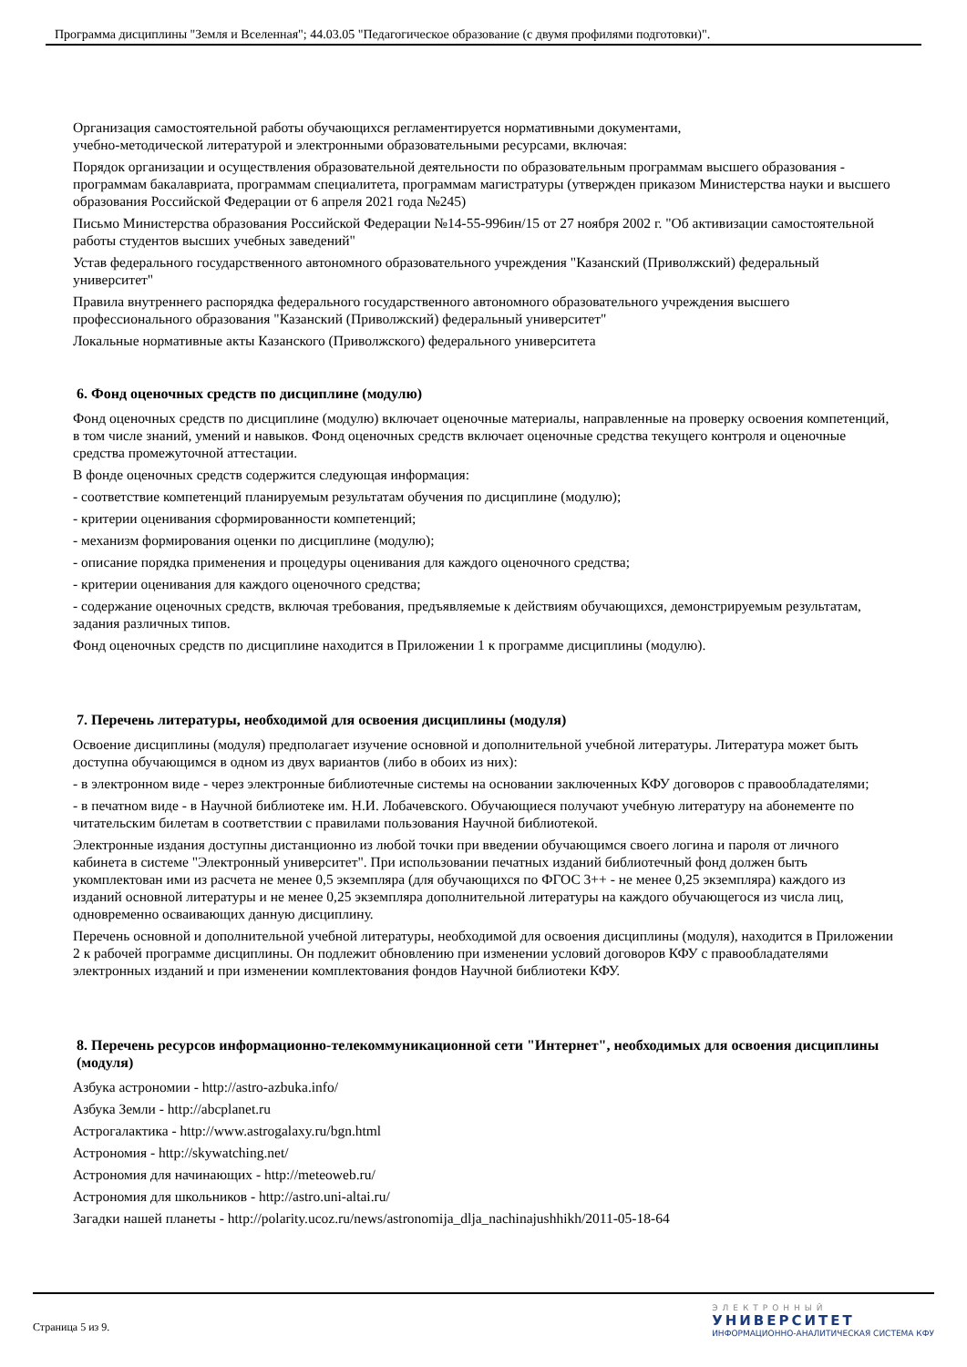Программа дисциплины "Земля и Вселенная"; 44.03.05 "Педагогическое образование (с двумя профилями подготовки)".
Организация самостоятельной работы обучающихся регламентируется нормативными документами,
учебно-методической литературой и электронными образовательными ресурсами, включая:
Порядок организации и осуществления образовательной деятельности по образовательным программам высшего образования - программам бакалавриата, программам специалитета, программам магистратуры (утвержден приказом Министерства науки и высшего образования Российской Федерации от 6 апреля 2021 года №245)
Письмо Министерства образования Российской Федерации №14-55-996ин/15 от 27 ноября 2002 г. "Об активизации самостоятельной работы студентов высших учебных заведений"
Устав федерального государственного автономного образовательного учреждения "Казанский (Приволжский) федеральный университет"
Правила внутреннего распорядка федерального государственного автономного образовательного учреждения высшего профессионального образования "Казанский (Приволжский) федеральный университет"
Локальные нормативные акты Казанского (Приволжского) федерального университета
6. Фонд оценочных средств по дисциплине (модулю)
Фонд оценочных средств по дисциплине (модулю) включает оценочные материалы, направленные на проверку освоения компетенций, в том числе знаний, умений и навыков. Фонд оценочных средств включает оценочные средства текущего контроля и оценочные средства промежуточной аттестации.
В фонде оценочных средств содержится следующая информация:
- соответствие компетенций планируемым результатам обучения по дисциплине (модулю);
- критерии оценивания сформированности компетенций;
- механизм формирования оценки по дисциплине (модулю);
- описание порядка применения и процедуры оценивания для каждого оценочного средства;
- критерии оценивания для каждого оценочного средства;
- содержание оценочных средств, включая требования, предъявляемые к действиям обучающихся, демонстрируемым результатам, задания различных типов.
Фонд оценочных средств по дисциплине находится в Приложении 1 к программе дисциплины (модулю).
7. Перечень литературы, необходимой для освоения дисциплины (модуля)
Освоение дисциплины (модуля) предполагает изучение основной и дополнительной учебной литературы. Литература может быть доступна обучающимся в одном из двух вариантов (либо в обоих из них):
- в электронном виде - через электронные библиотечные системы на основании заключенных КФУ договоров с правообладателями;
- в печатном виде - в Научной библиотеке им. Н.И. Лобачевского. Обучающиеся получают учебную литературу на абонементе по читательским билетам в соответствии с правилами пользования Научной библиотекой.
Электронные издания доступны дистанционно из любой точки при введении обучающимся своего логина и пароля от личного кабинета в системе "Электронный университет". При использовании печатных изданий библиотечный фонд должен быть укомплектован ими из расчета не менее 0,5 экземпляра (для обучающихся по ФГОС 3++ - не менее 0,25 экземпляра) каждого из изданий основной литературы и не менее 0,25 экземпляра дополнительной литературы на каждого обучающегося из числа лиц, одновременно осваивающих данную дисциплину.
Перечень основной и дополнительной учебной литературы, необходимой для освоения дисциплины (модуля), находится в Приложении 2 к рабочей программе дисциплины. Он подлежит обновлению при изменении условий договоров КФУ с правообладателями электронных изданий и при изменении комплектования фондов Научной библиотеки КФУ.
8. Перечень ресурсов информационно-телекоммуникационной сети "Интернет", необходимых для освоения дисциплины (модуля)
Азбука астрономии - http://astro-azbuka.info/
Азбука Земли - http://abcplanet.ru
Астрогалактика - http://www.astrogalaxy.ru/bgn.html
Астрономия - http://skywatching.net/
Астрономия для начинающих - http://meteoweb.ru/
Астрономия для школьников - http://astro.uni-altai.ru/
Загадки нашей планеты - http://polarity.ucoz.ru/news/astronomija_dlja_nachinajushhikh/2011-05-18-64
Страница 5 из 9.
ЭЛЕКТРОННЫЙ
УНИВЕРСИТЕТ
ИНФОРМАЦИОННО-АНАЛИТИЧЕСКАЯ СИСТЕМА КФУ